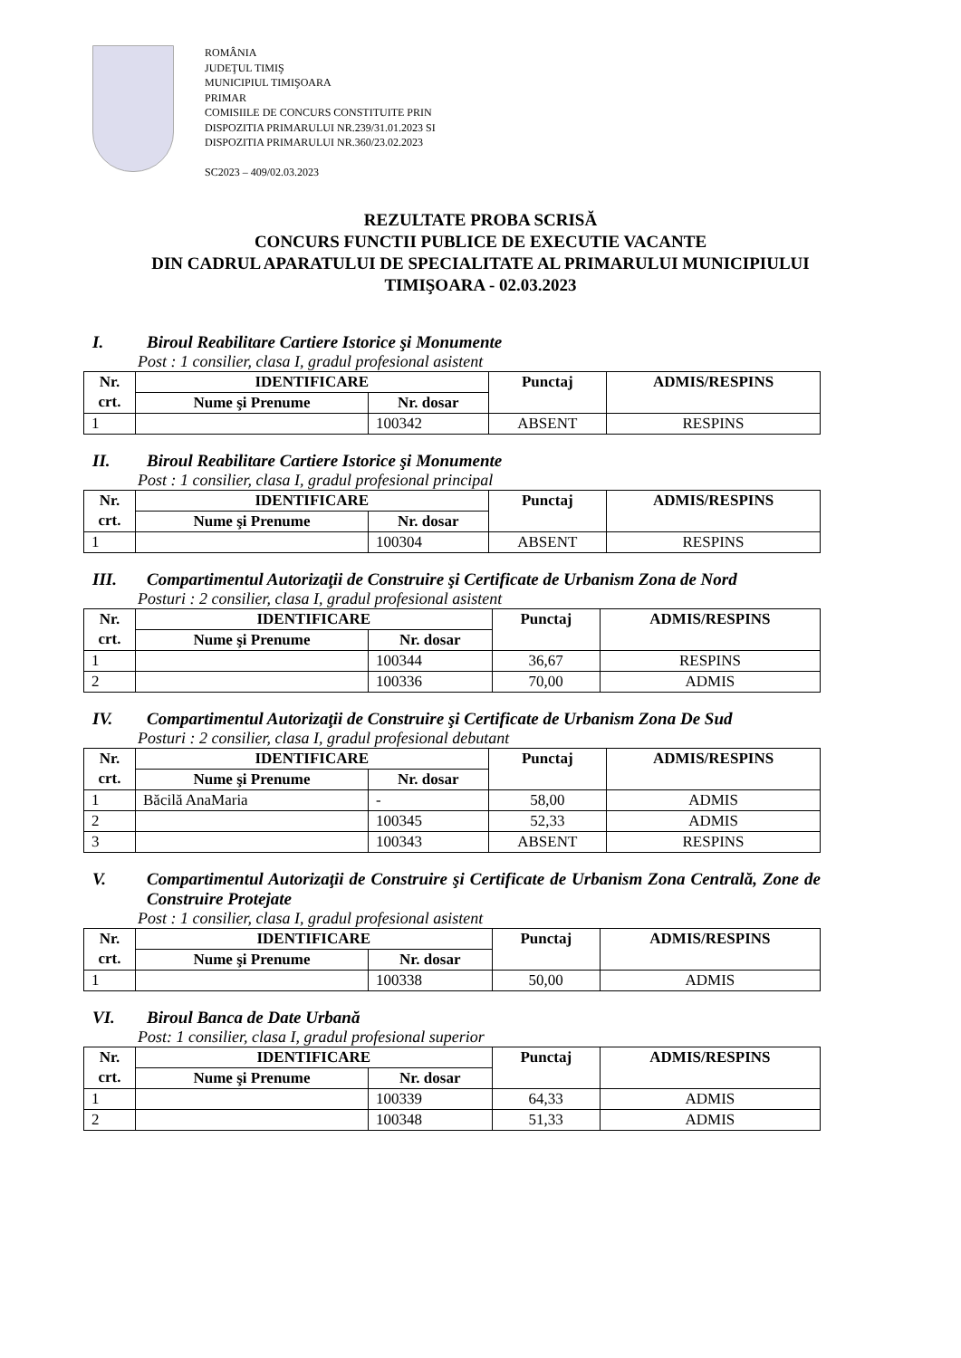ROMÂNIA
JUDEŢUL TIMIŞ
MUNICIPIUL TIMIŞOARA
PRIMAR
COMISIILE DE CONCURS CONSTITUITE PRIN
DISPOZITIA PRIMARULUI NR.239/31.01.2023 SI
DISPOZITIA PRIMARULUI NR.360/23.02.2023
SC2023 – 409/02.03.2023
REZULTATE PROBA SCRISĂ
CONCURS FUNCTII PUBLICE DE EXECUTIE VACANTE
DIN CADRUL APARATULUI DE SPECIALITATE AL PRIMARULUI MUNICIPIULUI
TIMIŞOARA - 02.03.2023
I. Biroul Reabilitare Cartiere Istorice şi Monumente
Post : 1 consilier, clasa I, gradul profesional asistent
| Nr. crt. | IDENTIFICARE | | Punctaj | ADMIS/RESPINS |
| --- | --- | --- | --- | --- |
| | Nume şi Prenume | Nr. dosar | | |
| 1 | | 100342 | ABSENT | RESPINS |
II. Biroul Reabilitare Cartiere Istorice şi Monumente
Post : 1 consilier, clasa I, gradul profesional principal
| Nr. crt. | IDENTIFICARE | | Punctaj | ADMIS/RESPINS |
| --- | --- | --- | --- | --- |
| | Nume şi Prenume | Nr. dosar | | |
| 1 | | 100304 | ABSENT | RESPINS |
III. Compartimentul Autorizaţii de Construire şi Certificate de Urbanism Zona de Nord
Posturi : 2 consilier, clasa I, gradul profesional asistent
| Nr. crt. | IDENTIFICARE | | Punctaj | ADMIS/RESPINS |
| --- | --- | --- | --- | --- |
| | Nume şi Prenume | Nr. dosar | | |
| 1 | | 100344 | 36,67 | RESPINS |
| 2 | | 100336 | 70,00 | ADMIS |
IV. Compartimentul Autorizaţii de Construire şi Certificate de Urbanism Zona De Sud
Posturi : 2 consilier, clasa I, gradul profesional debutant
| Nr. crt. | IDENTIFICARE | | Punctaj | ADMIS/RESPINS |
| --- | --- | --- | --- | --- |
| | Nume şi Prenume | Nr. dosar | | |
| 1 | Băcilă AnaMaria | - | 58,00 | ADMIS |
| 2 | | 100345 | 52,33 | ADMIS |
| 3 | | 100343 | ABSENT | RESPINS |
V. Compartimentul Autorizaţii de Construire şi Certificate de Urbanism Zona Centrală, Zone de Construire Protejate
Post : 1 consilier, clasa I, gradul profesional asistent
| Nr. crt. | IDENTIFICARE | | Punctaj | ADMIS/RESPINS |
| --- | --- | --- | --- | --- |
| | Nume şi Prenume | Nr. dosar | | |
| 1 | | 100338 | 50,00 | ADMIS |
VI. Biroul Banca de Date Urbană
Post: 1 consilier, clasa I, gradul profesional superior
| Nr. crt. | IDENTIFICARE | | Punctaj | ADMIS/RESPINS |
| --- | --- | --- | --- | --- |
| | Nume şi Prenume | Nr. dosar | | |
| 1 | | 100339 | 64,33 | ADMIS |
| 2 | | 100348 | 51,33 | ADMIS |